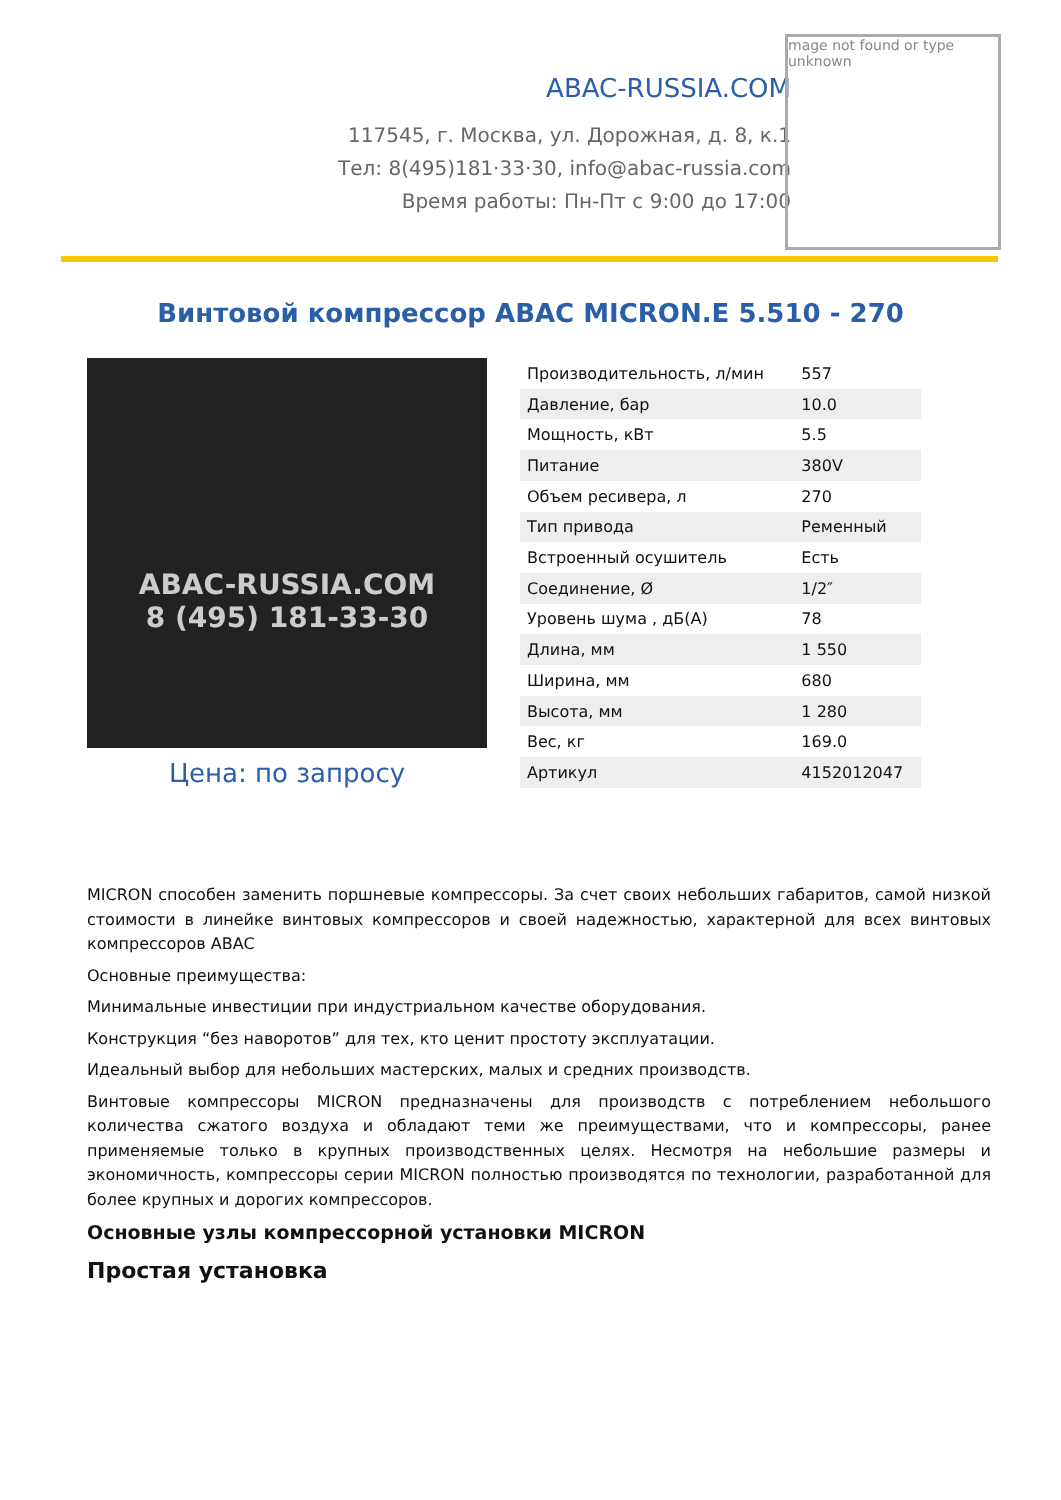ABAC-RUSSIA.COM
117545, г. Москва, ул. Дорожная, д. 8, к.1
Тел: 8(495)181·33·30, info@abac-russia.com
Время работы: Пн-Пт с 9:00 до 17:00
mage not found or type unknown
Винтовой компрессор ABAC MICRON.E 5.510 - 270
ABAC-RUSSIA.COM
8 (495) 181-33-30
Цена: по запросу
| Производительность, л/мин | 557 |
| Давление, бар | 10.0 |
| Мощность, кВт | 5.5 |
| Питание | 380V |
| Объем ресивера, л | 270 |
| Тип привода | Ременный |
| Встроенный осушитель | Есть |
| Соединение, Ø | 1/2″ |
| Уровень шума , дБ(А) | 78 |
| Длина, мм | 1 550 |
| Ширина, мм | 680 |
| Высота, мм | 1 280 |
| Вес, кг | 169.0 |
| Артикул | 4152012047 |
MICRON способен заменить поршневые компрессоры. За счет своих небольших габаритов, самой низкой стоимости в линейке винтовых компрессоров и своей надежностью, характерной для всех винтовых компрессоров ABAC
Основные преимущества:
Минимальные инвестиции при индустриальном качестве оборудования.
Конструкция “без наворотов” для тех, кто ценит простоту эксплуатации.
Идеальный выбор для небольших мастерских, малых и средних производств.
Винтовые компрессоры MICRON предназначены для производств с потреблением небольшого количества сжатого воздуха и обладают теми же преимуществами, что и компрессоры, ранее применяемые только в крупных производственных целях. Несмотря на небольшие размеры и экономичность, компрессоры серии MICRON полностью производятся по технологии, разработанной для более крупных и дорогих компрессоров.
Основные узлы компрессорной установки MICRON
Простая установка